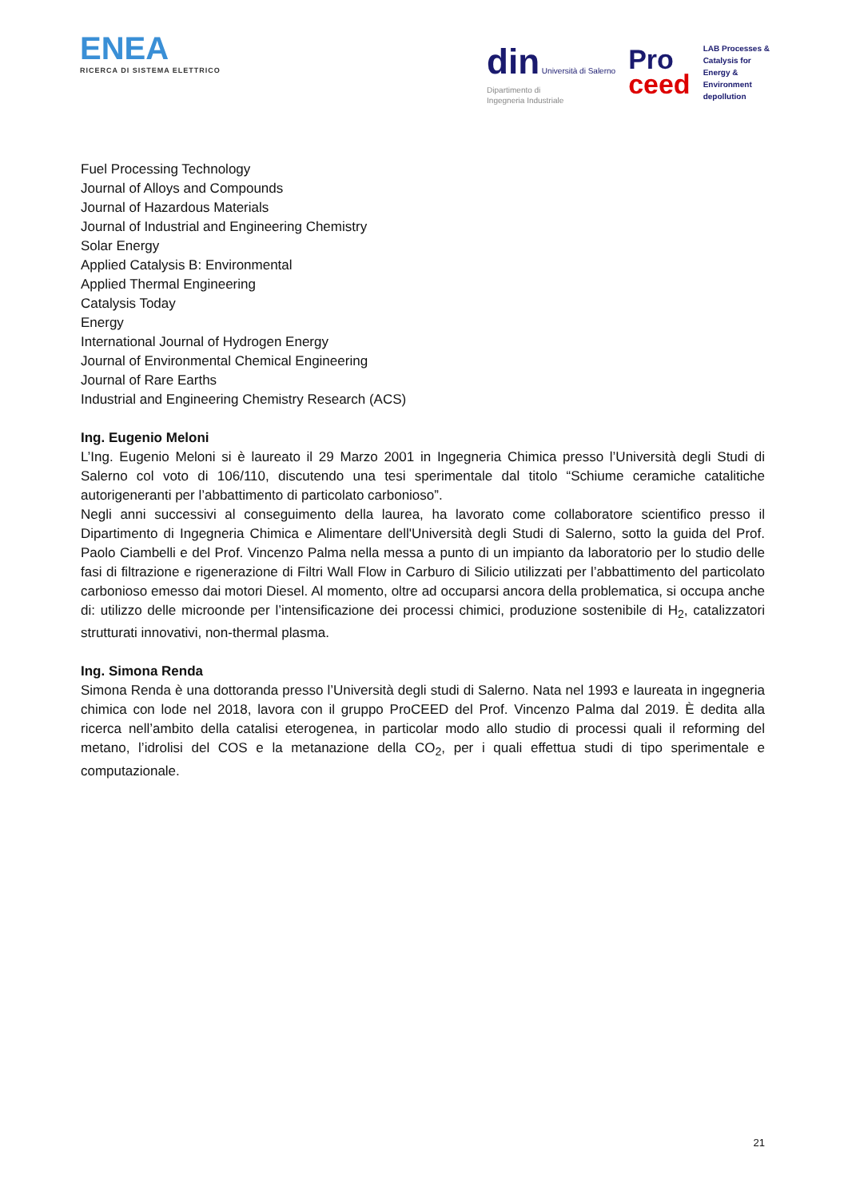ENEA
RICERCA DI SISTEMA ELETTRICO
din Università di Salerno
Dipartimento di
Ingegneria Industriale
Pro
ceed
LAB Processes &
Catalysis for
Energy &
Environment
depollution
Fuel Processing Technology
Journal of Alloys and Compounds
Journal of Hazardous Materials
Journal of Industrial and Engineering Chemistry
Solar Energy
Applied Catalysis B: Environmental
Applied Thermal Engineering
Catalysis Today
Energy
International Journal of Hydrogen Energy
Journal of Environmental Chemical Engineering
Journal of Rare Earths
Industrial and Engineering Chemistry Research (ACS)
Ing. Eugenio Meloni
L’Ing. Eugenio Meloni si è laureato il 29 Marzo 2001 in Ingegneria Chimica presso l’Università degli Studi di Salerno col voto di 106/110, discutendo una tesi sperimentale dal titolo “Schiume ceramiche catalitiche autorigeneranti per l’abbattimento di particolato carbonioso”.
Negli anni successivi al conseguimento della laurea, ha lavorato come collaboratore scientifico presso il Dipartimento di Ingegneria Chimica e Alimentare dell'Università degli Studi di Salerno, sotto la guida del Prof. Paolo Ciambelli e del Prof. Vincenzo Palma nella messa a punto di un impianto da laboratorio per lo studio delle fasi di filtrazione e rigenerazione di Filtri Wall Flow in Carburo di Silicio utilizzati per l’abbattimento del particolato carbonioso emesso dai motori Diesel. Al momento, oltre ad occuparsi ancora della problematica, si occupa anche di: utilizzo delle microonde per l’intensificazione dei processi chimici, produzione sostenibile di H<sub>2</sub>, catalizzatori strutturati innovativi, non-thermal plasma.
Ing. Simona Renda
Simona Renda è una dottoranda presso l’Università degli studi di Salerno. Nata nel 1993 e laureata in ingegneria chimica con lode nel 2018, lavora con il gruppo ProCEED del Prof. Vincenzo Palma dal 2019. È dedita alla ricerca nell’ambito della catalisi eterogenea, in particolar modo allo studio di processi quali il reforming del metano, l’idrolisi del COS e la metanazione della CO<sub>2</sub>, per i quali effettua studi di tipo sperimentale e computazionale.
21